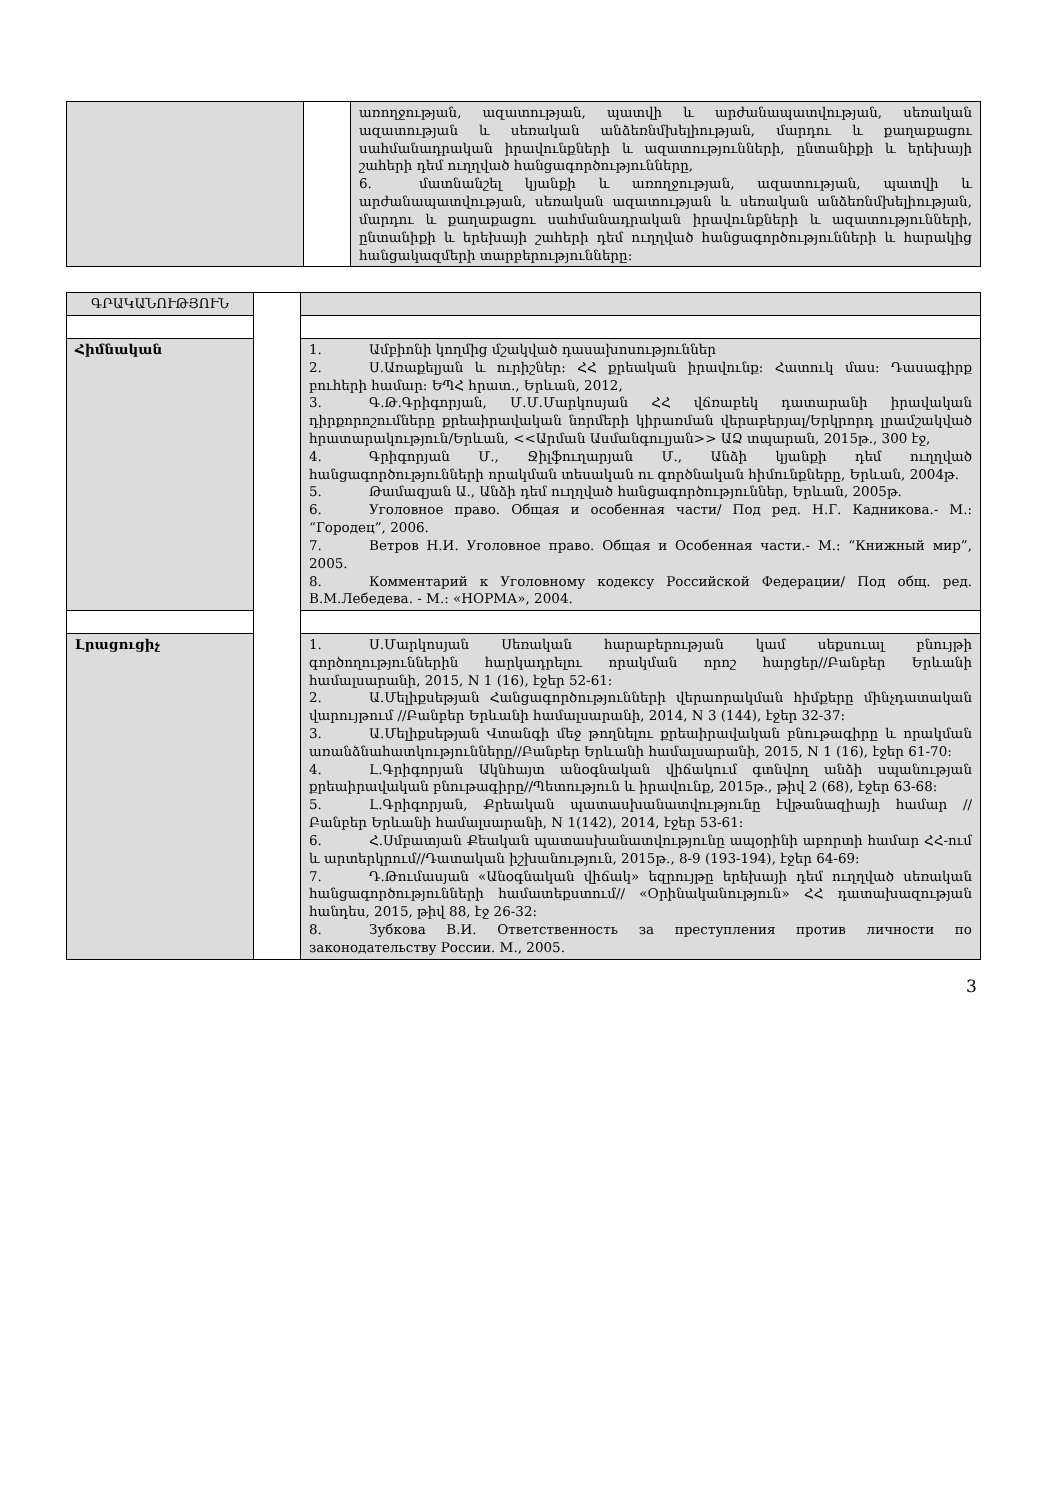| | | առողջության, ազատության, պատվի և արժանապատվության, սեռական ազատության և սեռական անձեռնմխելիության, մարդու և քաղաքացու սահմանադրական իրավունքների և ազատությունների, ընտանիքի և երեխայի շահերի դեմ ուղղված հանցագործությունները, 6. մատնանշել կյանքի և առողջության, ազատության, պատվի և արժանապատվության, սեռական ազատության և սեռական անձեռնմխելիության, մարդու և քաղաքացու սահմանադրական իրավունքների և ազատությունների, ընտանիքի և երեխայի շահերի դեմ ուղղված հանցագործությունների և հարակից հանցակազմերի տարբերությունները: |
| ԳՐԱԿԱՆՈՒԹՅՈՒՆ | | |
| Հիմնական | | 1. Ամբիոնի կողմից մշակված դասախոսություններ 2. Ս.Առաքելյան և ուրիշներ: ՀՀ քրեական իրավունք: Հատուկ մաս: Դասագիրք բուհերի համար: ԵՊՀ հրատ., Երևան, 2012, 3. Գ.Թ.Գրիգորյան, Մ.Մ.Մարկոսյան ՀՀ վճռաբեկ դատարանի իրավական դիրքորոշումները քրեաիրավական նորմերի կիրառման վերաբերյալ/Երկրորդ լրամշակված հրատարակություն/Երևան, <<Արման Ասմանգուլյան>> ԱՁ տպարան, 2015թ., 300 էջ, 4. Գրիգորյան Մ., Ջիլֆուղարյան Մ., Անձի կյանքի դեմ ուղղված հանցագործությունների որակման տեսական ու գործնական հիմունքները, Երևան, 2004թ. 5. Թամազյան Ա., Անձի դեմ ուղղված հանցագործություններ, Երևան, 2005թ. 6. Уголовное право. Общая и особенная части/ Под ред. Н.Г. Кадникова.- М.: “Городец”, 2006. 7. Ветров Н.И. Уголовное право. Общая и Особенная части.- М.: “Книжный мир”, 2005. 8. Комментарий к Уголовному кодексу Российской Федерации/ Под общ. ред. В.М.Лебедева. - М.: «НОРМА», 2004. |
| Լրացուցիչ | | 1. Ս.Մարկոսյան Սեռական հարաբերության կամ սեքսուալ բնույթի գործողություններին հարկադրելու որակման որոշ հարցեր//Բանբեր Երևանի համալսարանի, 2015, N 1 (16), էջեր 52-61: 2. Ա.Մելիքսեթյան Հանցագործությունների վերաորակման հիմքերը մինչդատական վարույթում //Բանբեր Երևանի համալսարանի, 2014, N 3 (144), էջեր 32-37: 3. Ա.Մելիքսեթյան Վտանգի մեջ թողնելու քրեաիրավական բնութագիրը և որակման առանձնահատկությունները//Բանբեր Երևանի համալսարանի, 2015, N 1 (16), էջեր 61-70: 4. Լ.Գրիգորյան Ակնհայտ անօգնական վիճակում գտնվող անձի սպանության քրեաիրավական բնութագիրը//Պետություն և իրավունք, 2015թ., թիվ 2 (68), էջեր 63-68: 5. Լ.Գրիգորյան, Քրեական պատասխանատվությունը էվթանազիայի համար //Բանբեր Երևանի համալսարանի, N 1(142), 2014, էջեր 53-61: 6. Հ.Սմբատյան Քեական պատասխանատվությունը ապօրինի աբորտի համար ՀՀ-ում և արտերկրում//Դատական իշխանություն, 2015թ., 8-9 (193-194), էջեր 64-69: 7. Դ.Թումասյան «Անօգնական վիճակ» եզրույթը երեխայի դեմ ուղղված սեռական հանցագործությունների համատեքստում// «Օրինականություն» ՀՀ դատախազության հանդես, 2015, թիվ 88, էջ 26-32: 8. Зубкова В.И. Ответственность за преступления против личности по законодательству России. М., 2005. |
3